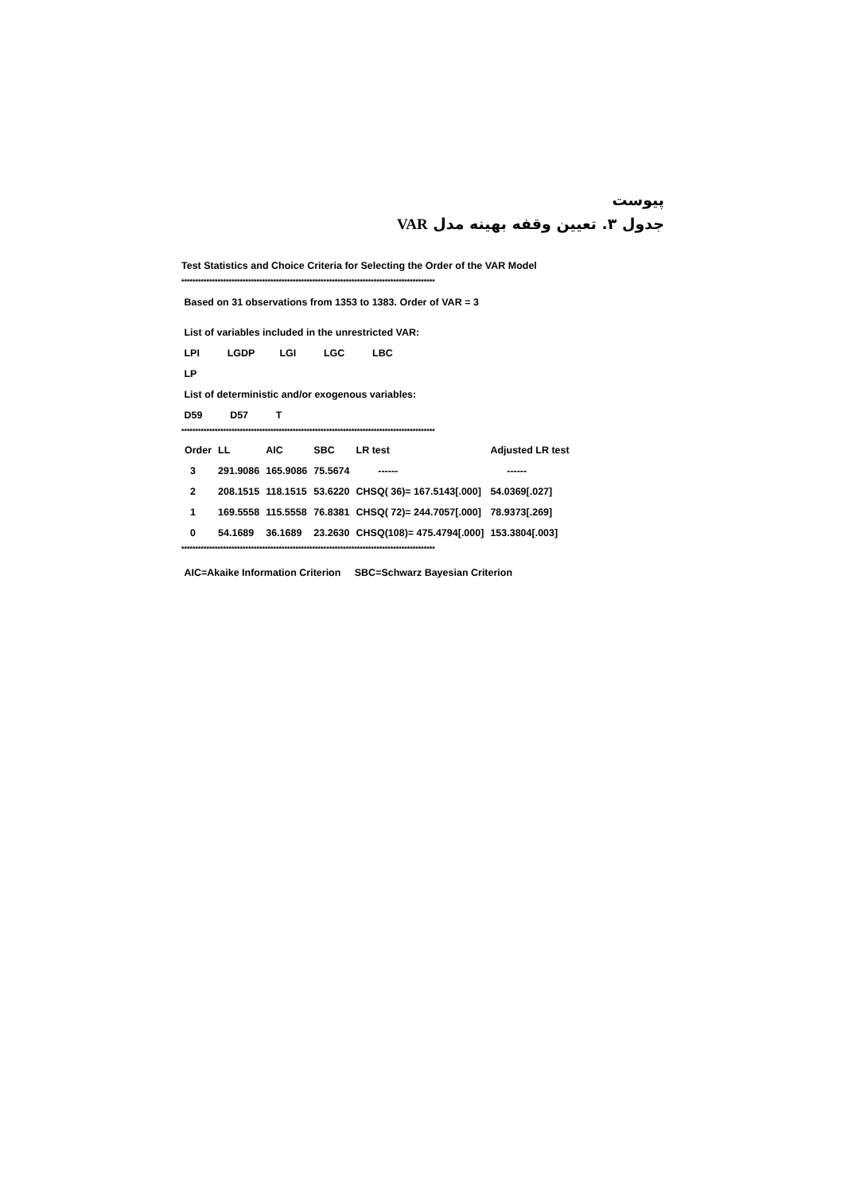پیوست
جدول ۳. تعیین وقفه بهینه مدل VAR
Test Statistics and Choice Criteria for Selecting the Order of the VAR Model
*******************************************************************************************
Based on 31 observations from 1353 to 1383. Order of VAR = 3
List of variables included in the unrestricted VAR:
LPI LGDP LGI LGC LBC
LP
List of deterministic and/or exogenous variables:
D59 D57 T
*******************************************************************************************
| Order | LL | AIC | SBC | LR test | Adjusted LR test |
| --- | --- | --- | --- | --- | --- |
| 3 | 291.9086 | 165.9086 | 75.5674 | ------ | ------ |
| 2 | 208.1515 | 118.1515 | 53.6220 | CHSQ( 36)= 167.5143[.000] | 54.0369[.027] |
| 1 | 169.5558 | 115.5558 | 76.8381 | CHSQ( 72)= 244.7057[.000] | 78.9373[.269] |
| 0 | 54.1689 | 36.1689 | 23.2630 | CHSQ(108)= 475.4794[.000] | 153.3804[.003] |
*******************************************************************************************
AIC=Akaike Information Criterion SBC=Schwarz Bayesian Criterion